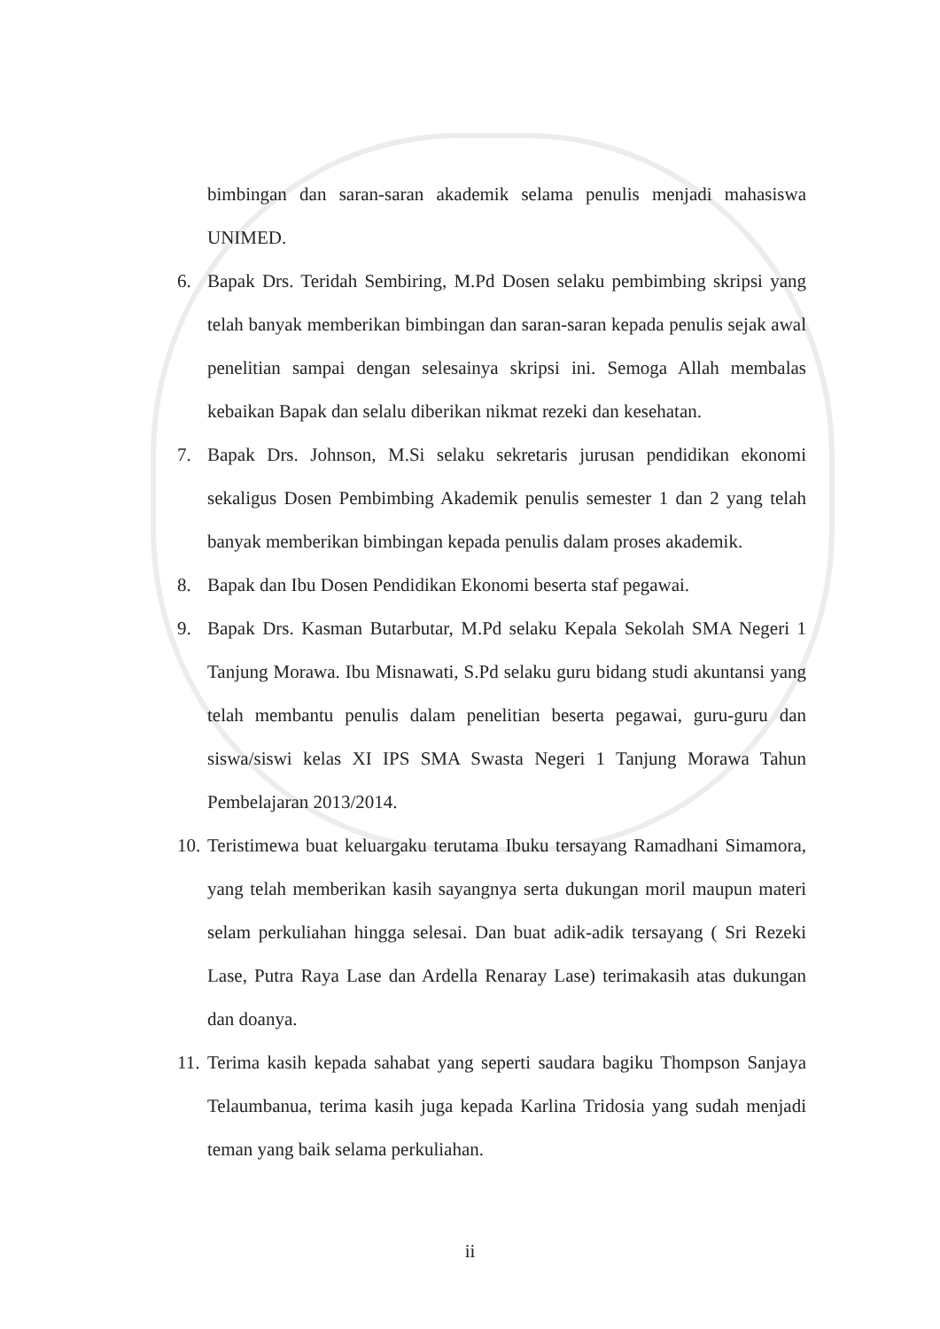bimbingan dan saran-saran akademik selama penulis menjadi mahasiswa UNIMED.
6. Bapak Drs. Teridah Sembiring, M.Pd Dosen selaku pembimbing skripsi yang telah banyak memberikan bimbingan dan saran-saran kepada penulis sejak awal penelitian sampai dengan selesainya skripsi ini. Semoga Allah membalas kebaikan Bapak dan selalu diberikan nikmat rezeki dan kesehatan.
7. Bapak Drs. Johnson, M.Si selaku sekretaris jurusan pendidikan ekonomi sekaligus Dosen Pembimbing Akademik penulis semester 1 dan 2 yang telah banyak memberikan bimbingan kepada penulis dalam proses akademik.
8. Bapak dan Ibu Dosen Pendidikan Ekonomi beserta staf pegawai.
9. Bapak Drs. Kasman Butarbutar, M.Pd selaku Kepala Sekolah SMA Negeri 1 Tanjung Morawa. Ibu Misnawati, S.Pd selaku guru bidang studi akuntansi yang telah membantu penulis dalam penelitian beserta pegawai, guru-guru dan siswa/siswi kelas XI IPS SMA Swasta Negeri 1 Tanjung Morawa Tahun Pembelajaran 2013/2014.
10. Teristimewa buat keluargaku terutama Ibuku tersayang Ramadhani Simamora, yang telah memberikan kasih sayangnya serta dukungan moril maupun materi selam perkuliahan hingga selesai. Dan buat adik-adik tersayang ( Sri Rezeki Lase, Putra Raya Lase dan Ardella Renaray Lase) terimakasih atas dukungan dan doanya.
11. Terima kasih kepada sahabat yang seperti saudara bagiku Thompson Sanjaya Telaumbanua, terima kasih juga kepada Karlina Tridosia yang sudah menjadi teman yang baik selama perkuliahan.
ii